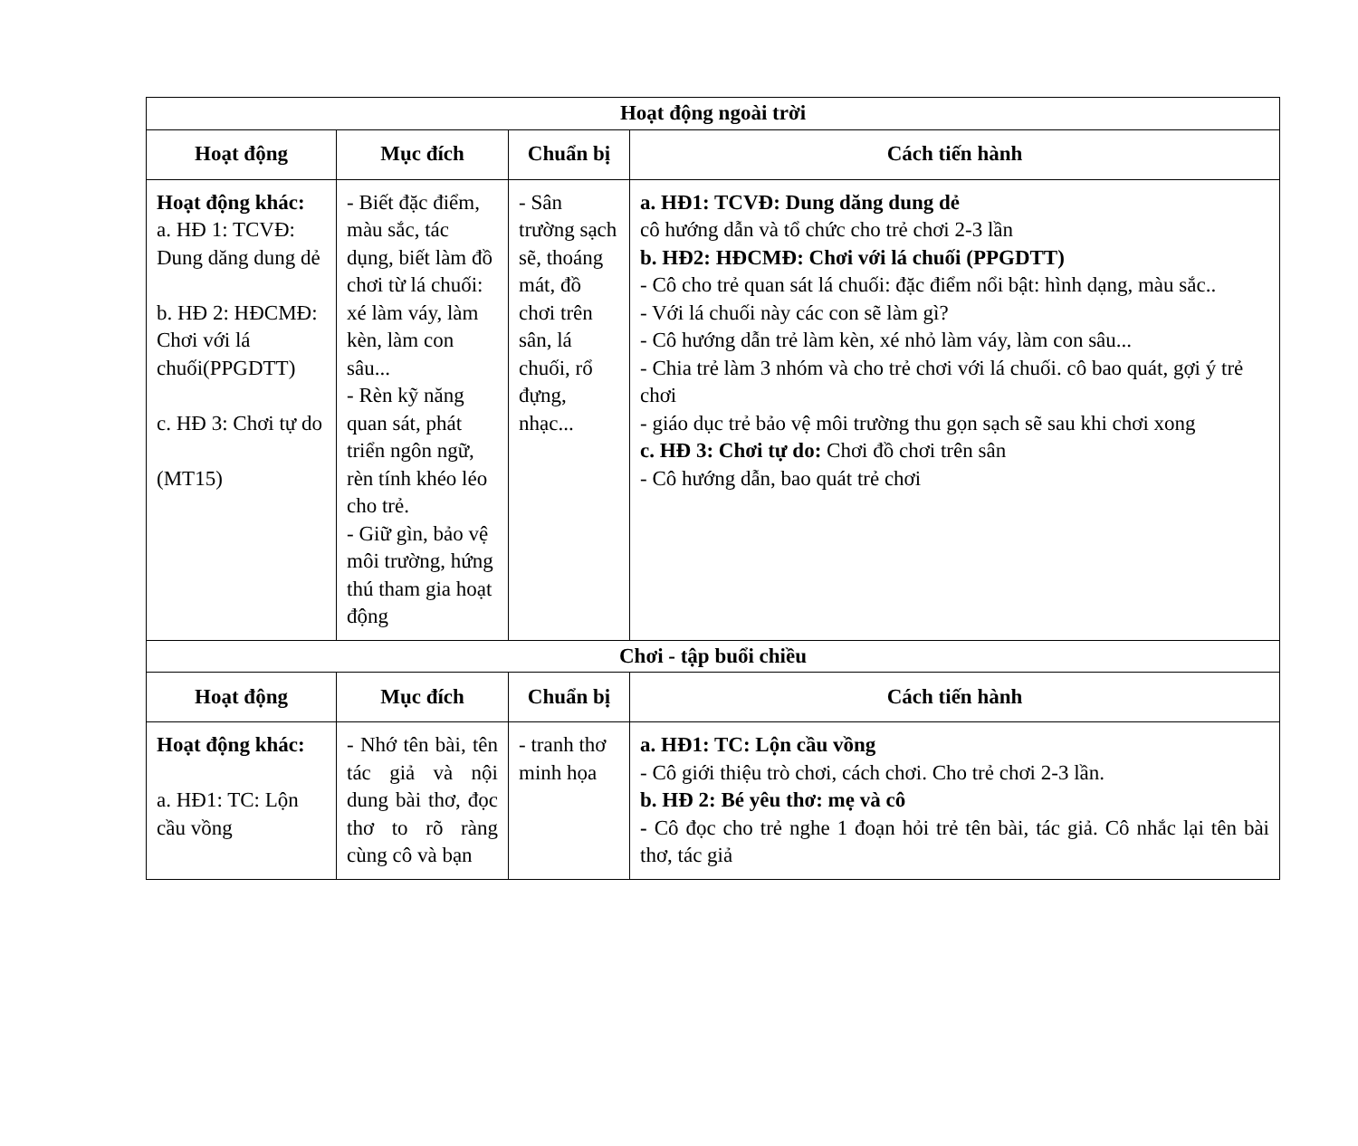| Hoạt động ngoài trời | | | |
| --- | --- | --- | --- |
| Hoạt động | Mục đích | Chuẩn bị | Cách tiến hành |
| Hoạt động khác: a. HĐ 1: TCVĐ: Dung dăng dung dẻ b. HĐ 2: HĐCMĐ: Chơi với lá chuối(PPGDTT) c. HĐ 3: Chơi tự do (MT15) | - Biết đặc điểm, màu sắc, tác dụng, biết làm đồ chơi từ lá chuối: xé làm váy, làm kèn, làm con sâu... - Rèn kỹ năng quan sát, phát triển ngôn ngữ, rèn tính khéo léo cho trẻ. - Giữ gìn, bảo vệ môi trường, hứng thú tham gia hoạt động | - Sân trường sạch sẽ, thoáng mát, đồ chơi trên sân, lá chuối, rổ đựng, nhạc... | a. HĐ1: TCVĐ: Dung dăng dung dẻ cô hướng dẫn và tổ chức cho trẻ chơi 2-3 lần b. HĐ2: HĐCMĐ: Chơi với lá chuối (PPGDTT) - Cô cho trẻ quan sát lá chuối: đặc điểm nổi bật: hình dạng, màu sắc.. - Với lá chuối này các con sẽ làm gì? - Cô hướng dẫn trẻ làm kèn, xé nhỏ làm váy, làm con sâu... - Chia trẻ làm 3 nhóm và cho trẻ chơi với lá chuối. cô bao quát, gợi ý trẻ chơi - giáo dục trẻ bảo vệ môi trường thu gọn sạch sẽ sau khi chơi xong c. HĐ 3: Chơi tự do: Chơi đồ chơi trên sân - Cô hướng dẫn, bao quát trẻ chơi |
| Chơi - tập buổi chiều | | | |
| Hoạt động | Mục đích | Chuẩn bị | Cách tiến hành |
| Hoạt động khác: a. HĐ1: TC: Lộn cầu vồng | - Nhớ tên bài, tên tác giả và nội dung bài thơ, đọc thơ to rõ ràng cùng cô và bạn | - tranh thơ minh họa | a. HĐ1: TC: Lộn cầu vồng - Cô giới thiệu trò chơi, cách chơi. Cho trẻ chơi 2-3 lần. b. HĐ 2: Bé yêu thơ: mẹ và cô - Cô đọc cho trẻ nghe 1 đoạn hỏi trẻ tên bài, tác giả. Cô nhắc lại tên bài thơ, tác giả |